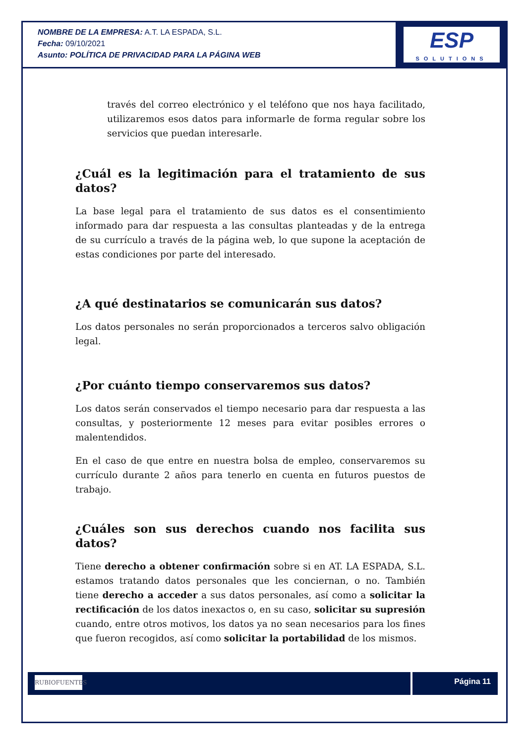NOMBRE DE LA EMPRESA: A.T. LA ESPADA, S.L.
Fecha: 09/10/2021
Asunto: POLÍTICA DE PRIVACIDAD PARA LA PÁGINA WEB
ESP
SOLUTIONS
través del correo electrónico y el teléfono que nos haya facilitado, utilizaremos esos datos para informarle de forma regular sobre los servicios que puedan interesarle.
¿Cuál es la legitimación para el tratamiento de sus datos?
La base legal para el tratamiento de sus datos es el consentimiento informado para dar respuesta a las consultas planteadas y de la entrega de su currículo a través de la página web, lo que supone la aceptación de estas condiciones por parte del interesado.
¿A qué destinatarios se comunicarán sus datos?
Los datos personales no serán proporcionados a terceros salvo obligación legal.
¿Por cuánto tiempo conservaremos sus datos?
Los datos serán conservados el tiempo necesario para dar respuesta a las consultas, y posteriormente 12 meses para evitar posibles errores o malentendidos.
En el caso de que entre en nuestra bolsa de empleo, conservaremos su currículo durante 2 años para tenerlo en cuenta en futuros puestos de trabajo.
¿Cuáles son sus derechos cuando nos facilita sus datos?
Tiene derecho a obtener confirmación sobre si en AT. LA ESPADA, S.L. estamos tratando datos personales que les conciernan, o no. También tiene derecho a acceder a sus datos personales, así como a solicitar la rectificación de los datos inexactos o, en su caso, solicitar su supresión cuando, entre otros motivos, los datos ya no sean necesarios para los fines que fueron recogidos, así como solicitar la portabilidad de los mismos.
RUBIOFUENTES
Página 11